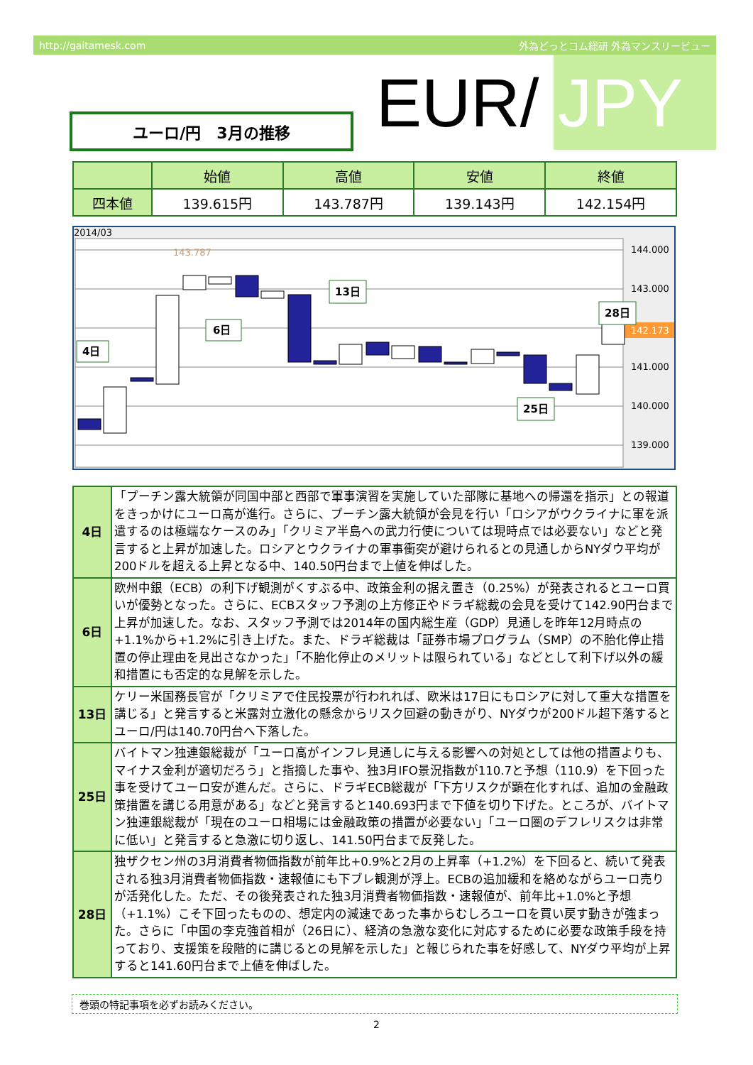http://gaitamesk.com 外為どっとコム総研 外為マンスリービュー
EUR/ JPY
ユーロ/円　3月の推移
| | 始値 | 高値 | 安値 | 終値 |
| --- | --- | --- | --- | --- |
| 四本値 | 139.615円 | 143.787円 | 139.143円 | 142.154円 |
2014/03
144.000
143.000
142.173
141.000
140.000
139.000
143.787
4日
6日
13日
28日
25日
| 4日 | 「プーチン露大統領が同国中部と西部で軍事演習を実施していた部隊に基地への帰還を指示」との報道をきっかけにユーロ高が進行。さらに、プーチン露大統領が会見を行い「ロシアがウクライナに軍を派遣するのは極端なケースのみ」「クリミア半島への武力行使については現時点では必要ない」などと発言すると上昇が加速した。ロシアとウクライナの軍事衝突が避けられるとの見通しからNYダウ平均が200ドルを超える上昇となる中、140.50円台まで上値を伸ばした。 |
| 6日 | 欧州中銀（ECB）の利下げ観測がくすぶる中、政策金利の据え置き（0.25%）が発表されるとユーロ買いが優勢となった。さらに、ECBスタッフ予測の上方修正やドラギ総裁の会見を受けて142.90円台まで上昇が加速した。なお、スタッフ予測では2014年の国内総生産（GDP）見通しを昨年12月時点の+1.1%から+1.2%に引き上げた。また、ドラギ総裁は「証券市場プログラム（SMP）の不胎化停止措置の停止理由を見出さなかった」「不胎化停止のメリットは限られている」などとして利下げ以外の緩和措置にも否定的な見解を示した。 |
| 13日 | ケリー米国務長官が「クリミアで住民投票が行われれば、欧米は17日にもロシアに対して重大な措置を講じる」と発言すると米露対立激化の懸念からリスク回避の動きがり、NYダウが200ドル超下落するとユーロ/円は140.70円台へ下落した。 |
| 25日 | バイトマン独連銀総裁が「ユーロ高がインフレ見通しに与える影響への対処としては他の措置よりも、マイナス金利が適切だろう」と指摘した事や、独3月IFO景況指数が110.7と予想（110.9）を下回った事を受けてユーロ安が進んだ。さらに、ドラギECB総裁が「下方リスクが顕在化すれば、追加の金融政策措置を講じる用意がある」などと発言すると140.693円まで下値を切り下げた。ところが、バイトマン独連銀総裁が「現在のユーロ相場には金融政策の措置が必要ない」「ユーロ圏のデフレリスクは非常に低い」と発言すると急激に切り返し、141.50円台まで反発した。 |
| 28日 | 独ザクセン州の3月消費者物価指数が前年比+0.9%と2月の上昇率（+1.2%）を下回ると、続いて発表される独3月消費者物価指数・速報値にも下ブレ観測が浮上。ECBの追加緩和を絡めながらユーロ売りが活発化した。ただ、その後発表された独3月消費者物価指数・速報値が、前年比+1.0%と予想（+1.1%）こそ下回ったものの、想定内の減速であった事からむしろユーロを買い戻す動きが強まった。さらに「中国の李克強首相が（26日に）、経済の急激な変化に対応するために必要な政策手段を持っており、支援策を段階的に講じるとの見解を示した」と報じられた事を好感して、NYダウ平均が上昇すると141.60円台まで上値を伸ばした。 |
巻頭の特記事項を必ずお読みください。
2